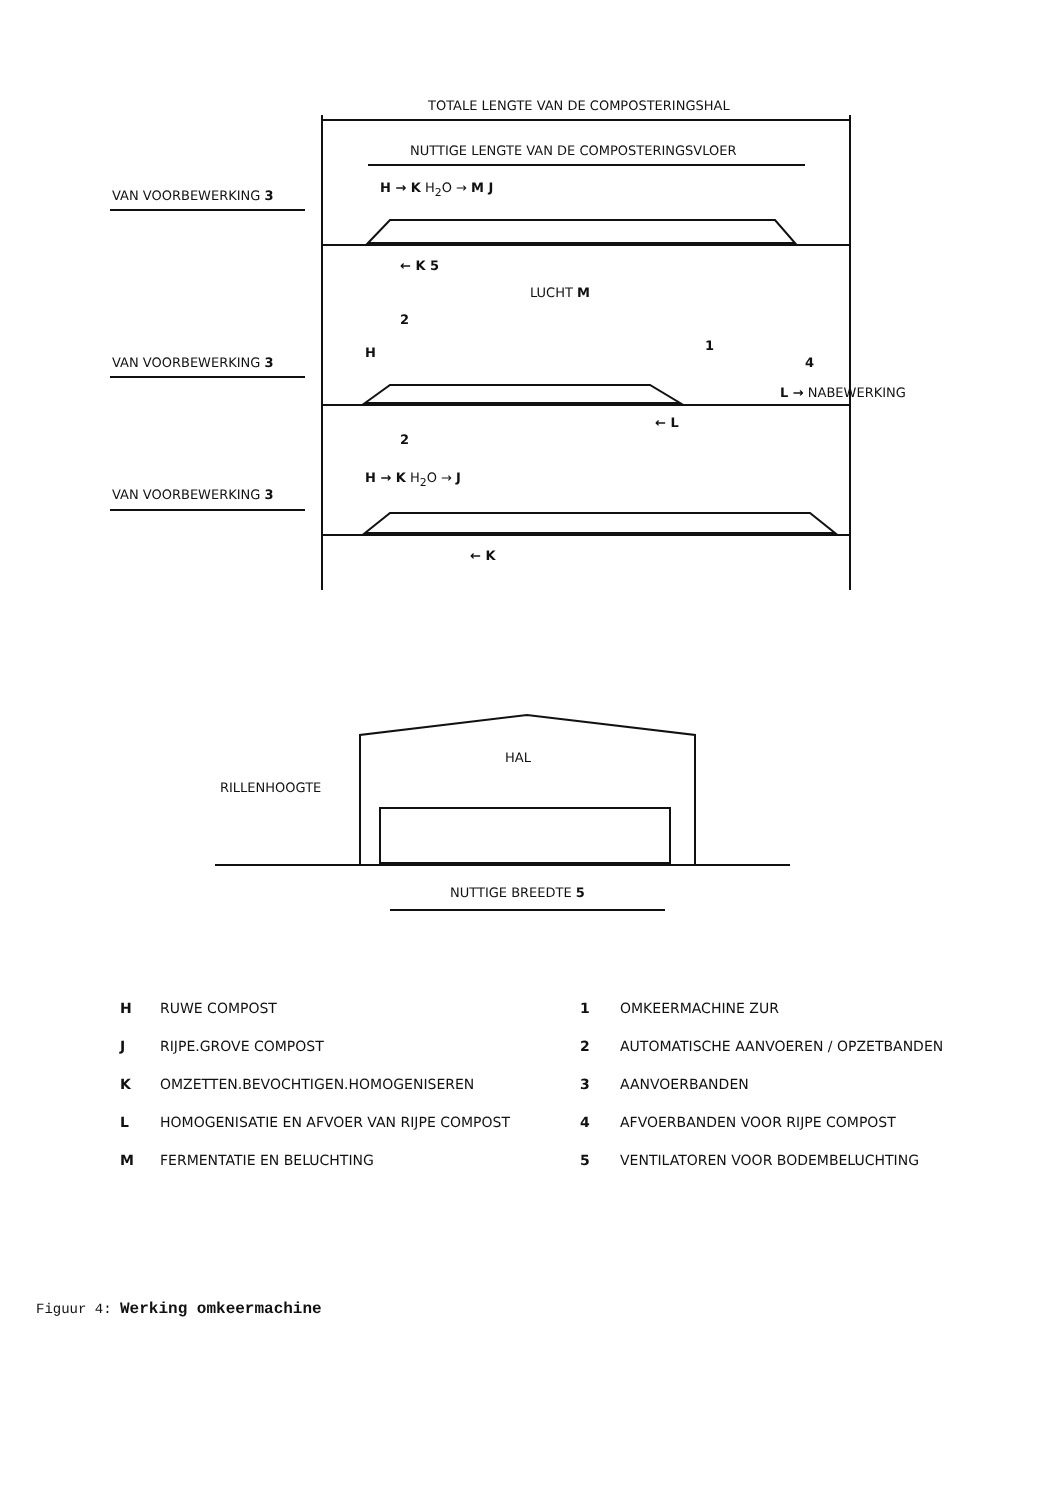TOTALE LENGTE VAN DE COMPOSTERINGSHAL
NUTTIGE LENGTE VAN DE COMPOSTERINGSVLOER
VAN VOORBEWERKING 3
H → K H<sub>2</sub>O → M J
← K 5
LUCHT M
2
VAN VOORBEWERKING 3
H 1
4
L → NABEWERKING
← L
2
VAN VOORBEWERKING 3
H → K H<sub>2</sub>O → J
← K
HAL
RILLENHOOGTE
NUTTIGE BREEDTE 5
H RUWE COMPOST
J RIJPE.GROVE COMPOST
K OMZETTEN.BEVOCHTIGEN.HOMOGENISEREN
L HOMOGENISATIE EN AFVOER VAN RIJPE COMPOST
M FERMENTATIE EN BELUCHTING
1 OMKEERMACHINE ZUR
2 AUTOMATISCHE AANVOEREN / OPZETBANDEN
3 AANVOERBANDEN
4 AFVOERBANDEN VOOR RIJPE COMPOST
5 VENTILATOREN VOOR BODEMBELUCHTING
Figuur 4: Werking omkeermachine